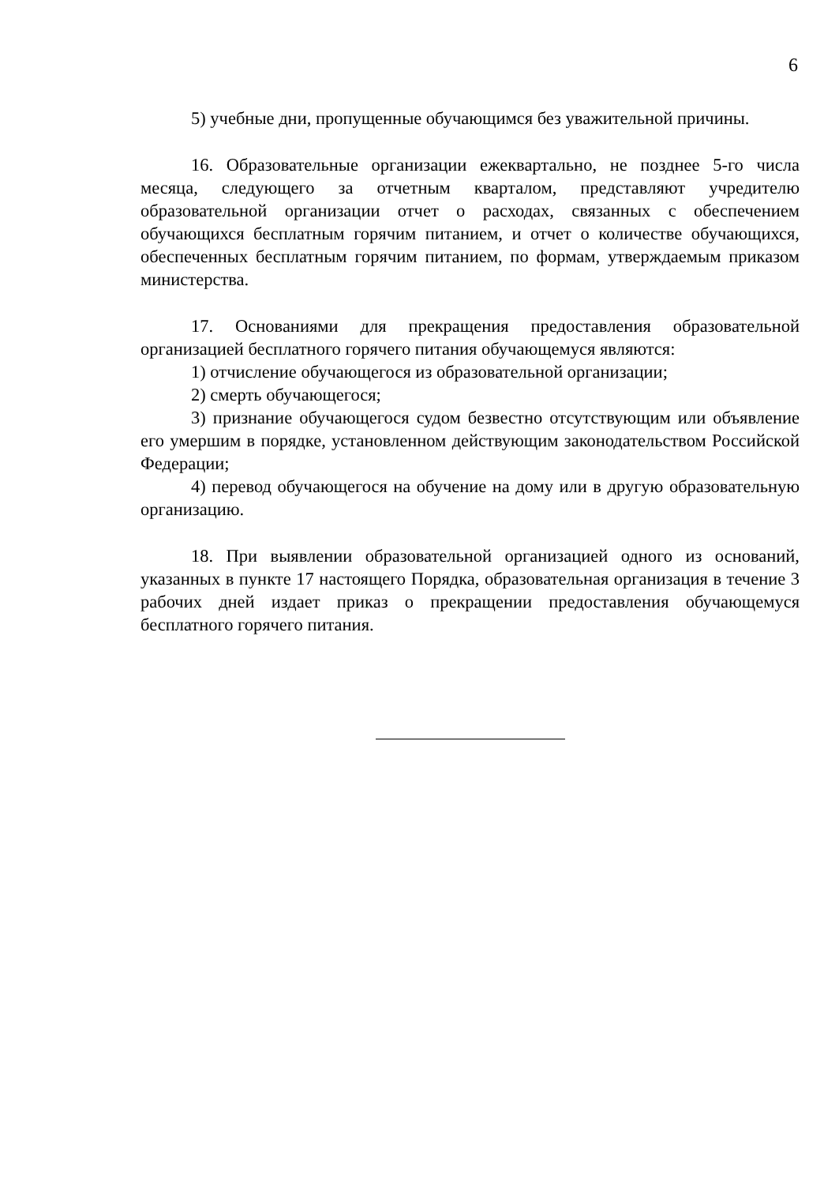6
5) учебные дни, пропущенные обучающимся без уважительной причины.
16. Образовательные организации ежеквартально, не позднее 5-го числа месяца, следующего за отчетным кварталом, представляют учредителю образовательной организации отчет о расходах, связанных с обеспечением обучающихся бесплатным горячим питанием, и отчет о количестве обучающихся, обеспеченных бесплатным горячим питанием, по формам, утверждаемым приказом министерства.
17. Основаниями для прекращения предоставления образовательной организацией бесплатного горячего питания обучающемуся являются:
1) отчисление обучающегося из образовательной организации;
2) смерть обучающегося;
3) признание обучающегося судом безвестно отсутствующим или объявление его умершим в порядке, установленном действующим законодательством Российской Федерации;
4) перевод обучающегося на обучение на дому или в другую образовательную организацию.
18. При выявлении образовательной организацией одного из оснований, указанных в пункте 17 настоящего Порядка, образовательная организация в течение 3 рабочих дней издает приказ о прекращении предоставления обучающемуся бесплатного горячего питания.